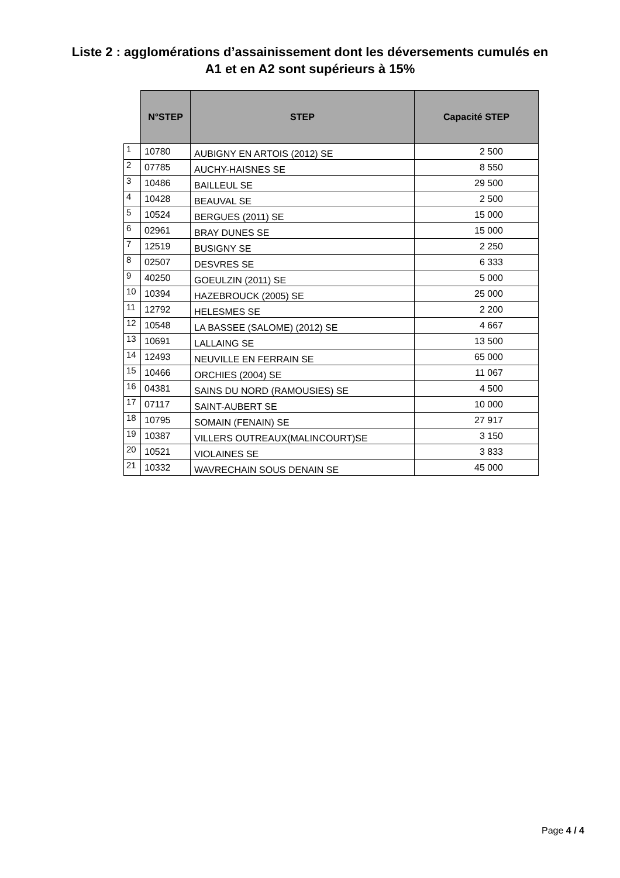Liste 2 : agglomérations d’assainissement dont les déversements cumulés en
A1 et en A2 sont supérieurs à 15%
| | N°STEP | STEP | Capacité STEP |
| --- | --- | --- | --- |
| 1 | 10780 | AUBIGNY EN ARTOIS (2012) SE | 2 500 |
| 2 | 07785 | AUCHY-HAISNES SE | 8 550 |
| 3 | 10486 | BAILLEUL SE | 29 500 |
| 4 | 10428 | BEAUVAL SE | 2 500 |
| 5 | 10524 | BERGUES (2011) SE | 15 000 |
| 6 | 02961 | BRAY DUNES SE | 15 000 |
| 7 | 12519 | BUSIGNY SE | 2 250 |
| 8 | 02507 | DESVRES SE | 6 333 |
| 9 | 40250 | GOEULZIN (2011) SE | 5 000 |
| 10 | 10394 | HAZEBROUCK (2005) SE | 25 000 |
| 11 | 12792 | HELESMES SE | 2 200 |
| 12 | 10548 | LA BASSEE (SALOME) (2012) SE | 4 667 |
| 13 | 10691 | LALLAING SE | 13 500 |
| 14 | 12493 | NEUVILLE EN FERRAIN SE | 65 000 |
| 15 | 10466 | ORCHIES (2004) SE | 11 067 |
| 16 | 04381 | SAINS DU NORD (RAMOUSIES) SE | 4 500 |
| 17 | 07117 | SAINT-AUBERT SE | 10 000 |
| 18 | 10795 | SOMAIN (FENAIN) SE | 27 917 |
| 19 | 10387 | VILLERS OUTREAUX(MALINCOURT)SE | 3 150 |
| 20 | 10521 | VIOLAINES SE | 3 833 |
| 21 | 10332 | WAVRECHAIN SOUS DENAIN SE | 45 000 |
Page 4 / 4